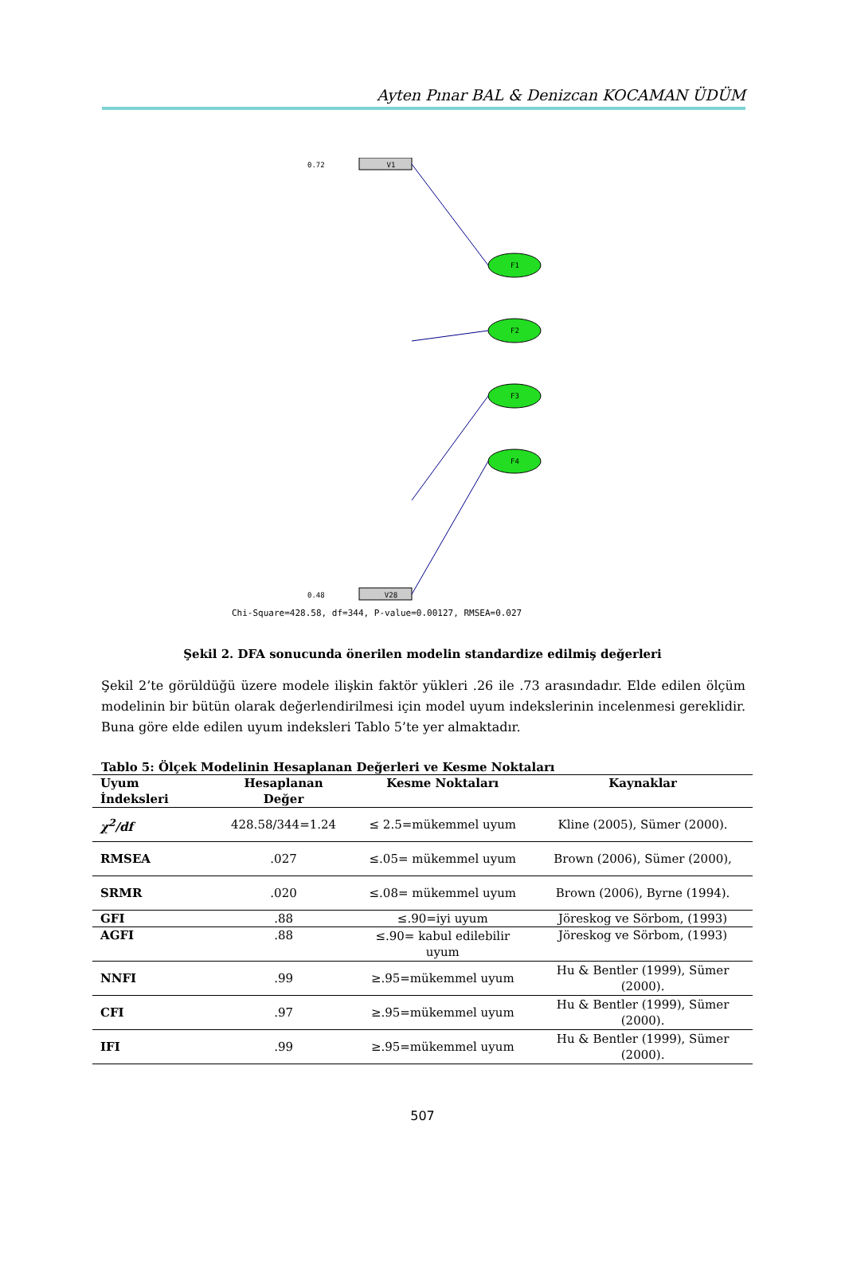Ayten Pınar BAL & Denizcan KOCAMAN ÜDÜM
V1
0.72
V28
0.48
F1
F2
F3
F4
Chi-Square=428.58, df=344, P-value=0.00127, RMSEA=0.027
Şekil 2. DFA sonucunda önerilen modelin standardize edilmiş değerleri
Şekil 2’te görüldüğü üzere modele ilişkin faktör yükleri .26 ile .73 arasındadır. Elde edilen ölçüm modelinin bir bütün olarak değerlendirilmesi için model uyum indekslerinin incelenmesi gereklidir. Buna göre elde edilen uyum indeksleri Tablo 5’te yer almaktadır.
Tablo 5: Ölçek Modelinin Hesaplanan Değerleri ve Kesme Noktaları
| Uyum İndeksleri | Hesaplanan Değer | Kesme Noktaları | Kaynaklar |
| --- | --- | --- | --- |
| χ<sup>2</sup>/df | 428.58/344=1.24 | ≤ 2.5=mükemmel uyum | Kline (2005), Sümer (2000). |
| RMSEA | .027 | ≤.05= mükemmel uyum | Brown (2006), Sümer (2000), |
| SRMR | .020 | ≤.08= mükemmel uyum | Brown (2006), Byrne (1994). |
| GFI | .88 | ≤.90=iyi uyum | Jöreskog ve Sörbom, (1993) |
| AGFI | .88 | ≤.90= kabul edilebilir uyum | Jöreskog ve Sörbom, (1993) |
| NNFI | .99 | ≥.95=mükemmel uyum | Hu & Bentler (1999), Sümer (2000). |
| CFI | .97 | ≥.95=mükemmel uyum | Hu & Bentler (1999), Sümer (2000). |
| IFI | .99 | ≥.95=mükemmel uyum | Hu & Bentler (1999), Sümer (2000). |
507